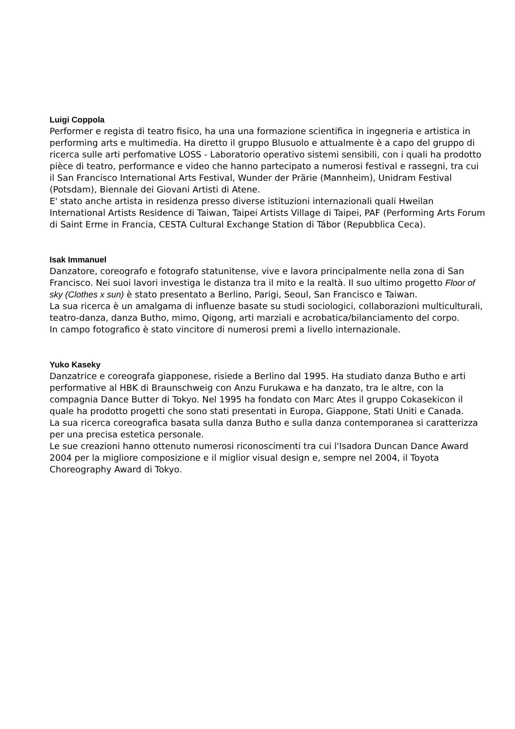Luigi Coppola
Performer e regista di teatro fisico, ha una una formazione scientifica in ingegneria e artistica in performing arts e multimedia. Ha diretto il gruppo Blusuolo e attualmente è a capo del gruppo di ricerca sulle arti perfomative LOSS - Laboratorio operativo sistemi sensibili, con i quali ha prodotto pièce di teatro, performance e video che hanno partecipato a numerosi festival e rassegni, tra cui il San Francisco International Arts Festival, Wunder der Prärie (Mannheim), Unidram Festival (Potsdam), Biennale dei Giovani Artisti di Atene.
E' stato anche artista in residenza presso diverse istituzioni internazionali quali Hweilan International Artists Residence di Taiwan, Taipei Artists Village di Taipei, PAF (Performing Arts Forum di Saint Erme in Francia, CESTA Cultural Exchange Station di Tábor (Repubblica Ceca).
Isak Immanuel
Danzatore, coreografo e fotografo statunitense, vive e lavora principalmente nella zona di San Francisco. Nei suoi lavori investiga le distanza tra il mito e la realtà. Il suo ultimo progetto Floor of sky (Clothes x sun) è stato presentato a Berlino, Parigi, Seoul, San Francisco e Taiwan.
La sua ricerca è un amalgama di influenze basate su studi sociologici, collaborazioni multiculturali, teatro-danza, danza Butho, mimo, Qigong, arti marziali e acrobatica/bilanciamento del corpo.
In campo fotografico è stato vincitore di numerosi premi a livello internazionale.
Yuko Kaseky
Danzatrice e coreografa giapponese, risiede a Berlino dal 1995. Ha studiato danza Butho e arti performative al HBK di Braunschweig con Anzu Furukawa e ha danzato, tra le altre, con la compagnia Dance Butter di Tokyo. Nel 1995 ha fondato con Marc Ates il gruppo Cokasekicon il quale ha prodotto progetti che sono stati presentati in Europa, Giappone, Stati Uniti e Canada.
La sua ricerca coreografica basata sulla danza Butho e sulla danza contemporanea si caratterizza per una precisa estetica personale.
Le sue creazioni hanno ottenuto numerosi riconoscimenti tra cui l'Isadora Duncan Dance Award 2004 per la migliore composizione e il miglior visual design e, sempre nel 2004, il Toyota Choreography Award di Tokyo.